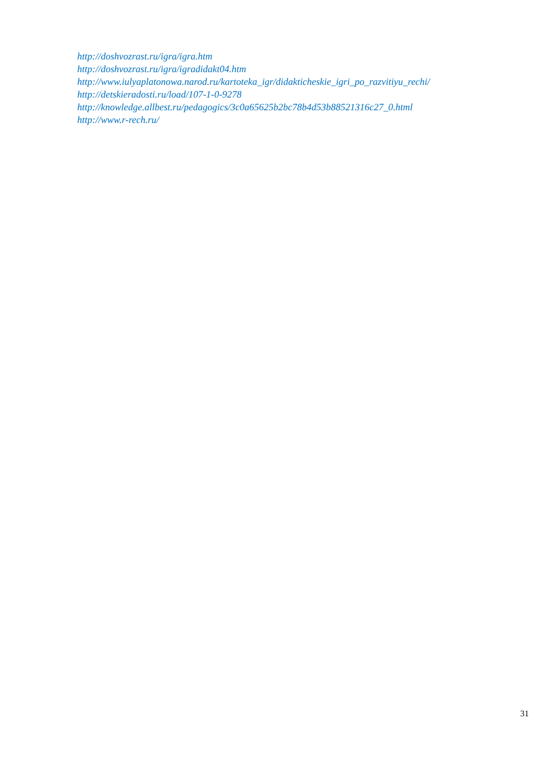http://doshvozrast.ru/igra/igra.htm
http://doshvozrast.ru/igra/igradidakt04.htm
http://www.iulyaplatonowa.narod.ru/kartoteka_igr/didakticheskie_igri_po_razvitiyu_rechi/
http://detskieradosti.ru/load/107-1-0-9278
http://knowledge.allbest.ru/pedagogics/3c0a65625b2bc78b4d53b88521316c27_0.html
http://www.r-rech.ru/
31